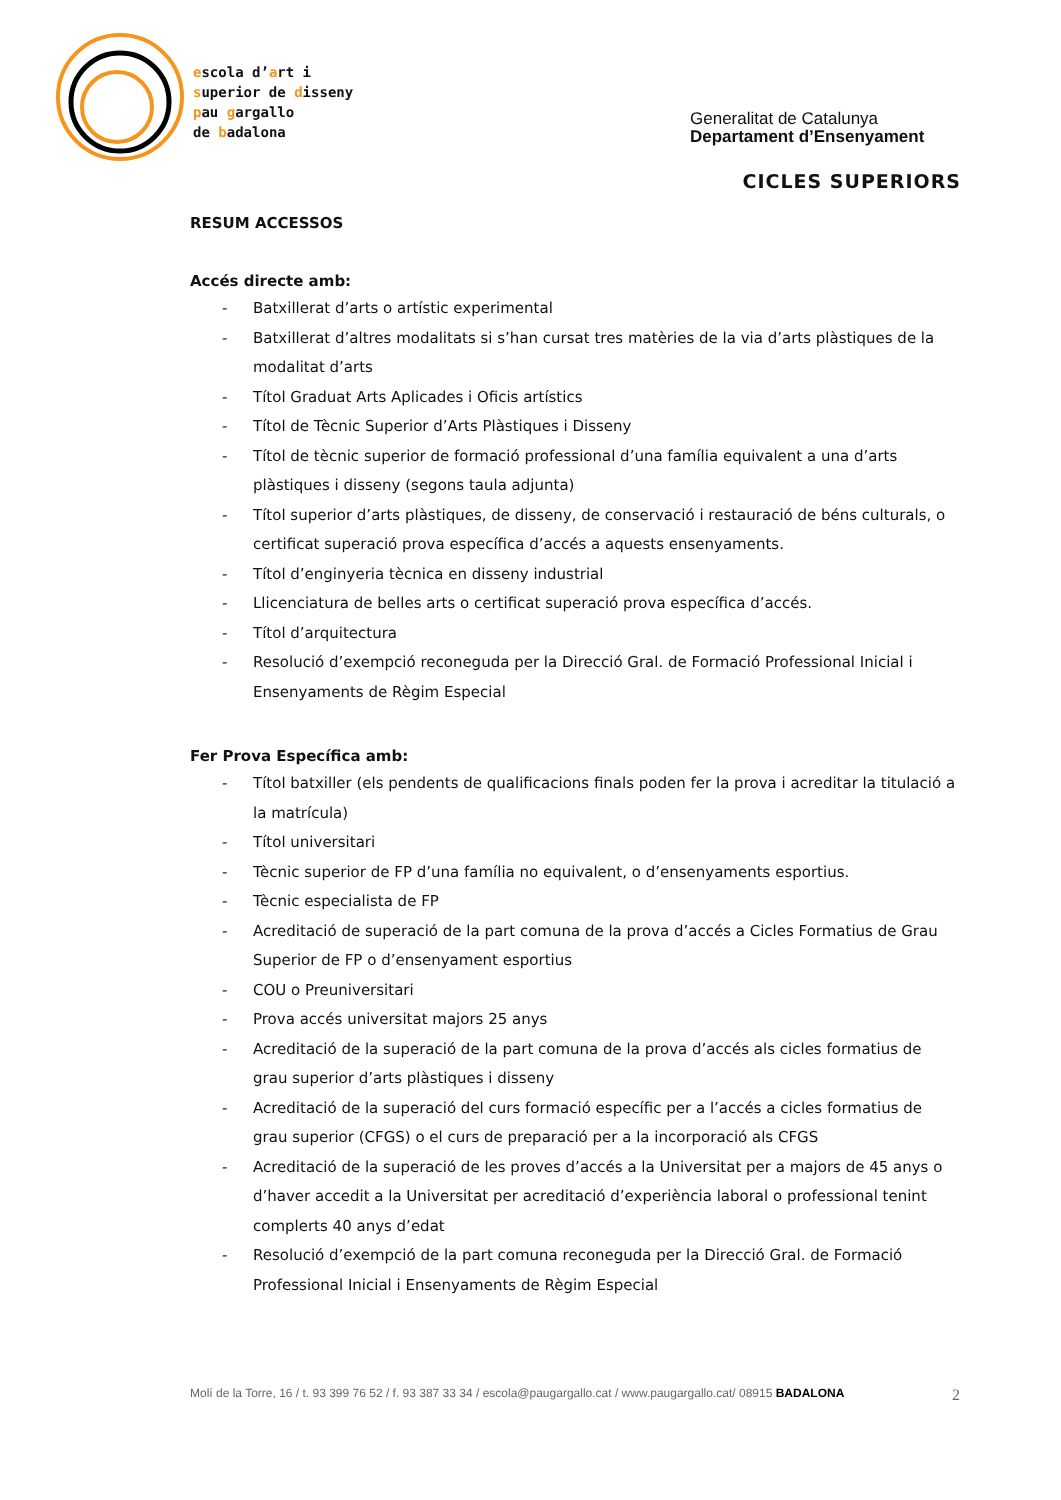escola d’art i
superior de disseny
pau gargallo
de badalona
Generalitat de Catalunya
Departament d’Ensenyament
CICLES SUPERIORS
RESUM ACCESSOS
Accés directe amb:
- Batxillerat d’arts o artístic experimental
- Batxillerat d’altres modalitats si s’han cursat tres matèries de la via d’arts plàstiques de la modalitat d’arts
- Títol Graduat Arts Aplicades i Oficis artístics
- Títol de Tècnic Superior d’Arts Plàstiques i Disseny
- Títol de tècnic superior de formació professional d’una família equivalent a una d’arts plàstiques i disseny (segons taula adjunta)
- Títol superior d’arts plàstiques, de disseny, de conservació i restauració de béns culturals, o certificat superació prova específica d’accés a aquests ensenyaments.
- Títol d’enginyeria tècnica en disseny industrial
- Llicenciatura de belles arts o certificat superació prova específica d’accés.
- Títol d’arquitectura
- Resolució d’exempció reconeguda per la Direcció Gral. de Formació Professional Inicial i Ensenyaments de Règim Especial
Fer Prova Específica amb:
- Títol batxiller (els pendents de qualificacions finals poden fer la prova i acreditar la titulació a la matrícula)
- Títol universitari
- Tècnic superior de FP d’una família no equivalent, o d’ensenyaments esportius.
- Tècnic especialista de FP
- Acreditació de superació de la part comuna de la prova d’accés a Cicles Formatius de Grau Superior de FP o d’ensenyament esportius
- COU o Preuniversitari
- Prova accés universitat majors 25 anys
- Acreditació de la superació de la part comuna de la prova d’accés als cicles formatius de grau superior d’arts plàstiques i disseny
- Acreditació de la superació del curs formació específic per a l’accés a cicles formatius de grau superior (CFGS) o el curs de preparació per a la incorporació als CFGS
- Acreditació de la superació de les proves d’accés a la Universitat per a majors de 45 anys o d’haver accedit a la Universitat per acreditació d’experiència laboral o professional tenint complerts 40 anys d’edat
- Resolució d’exempció de la part comuna reconeguda per la Direcció Gral. de Formació Professional Inicial i Ensenyaments de Règim Especial
Molí de la Torre, 16 / t. 93 399 76 52 / f. 93 387 33 34 / escola@paugargallo.cat / www.paugargallo.cat/ 08915 BADALONA 2